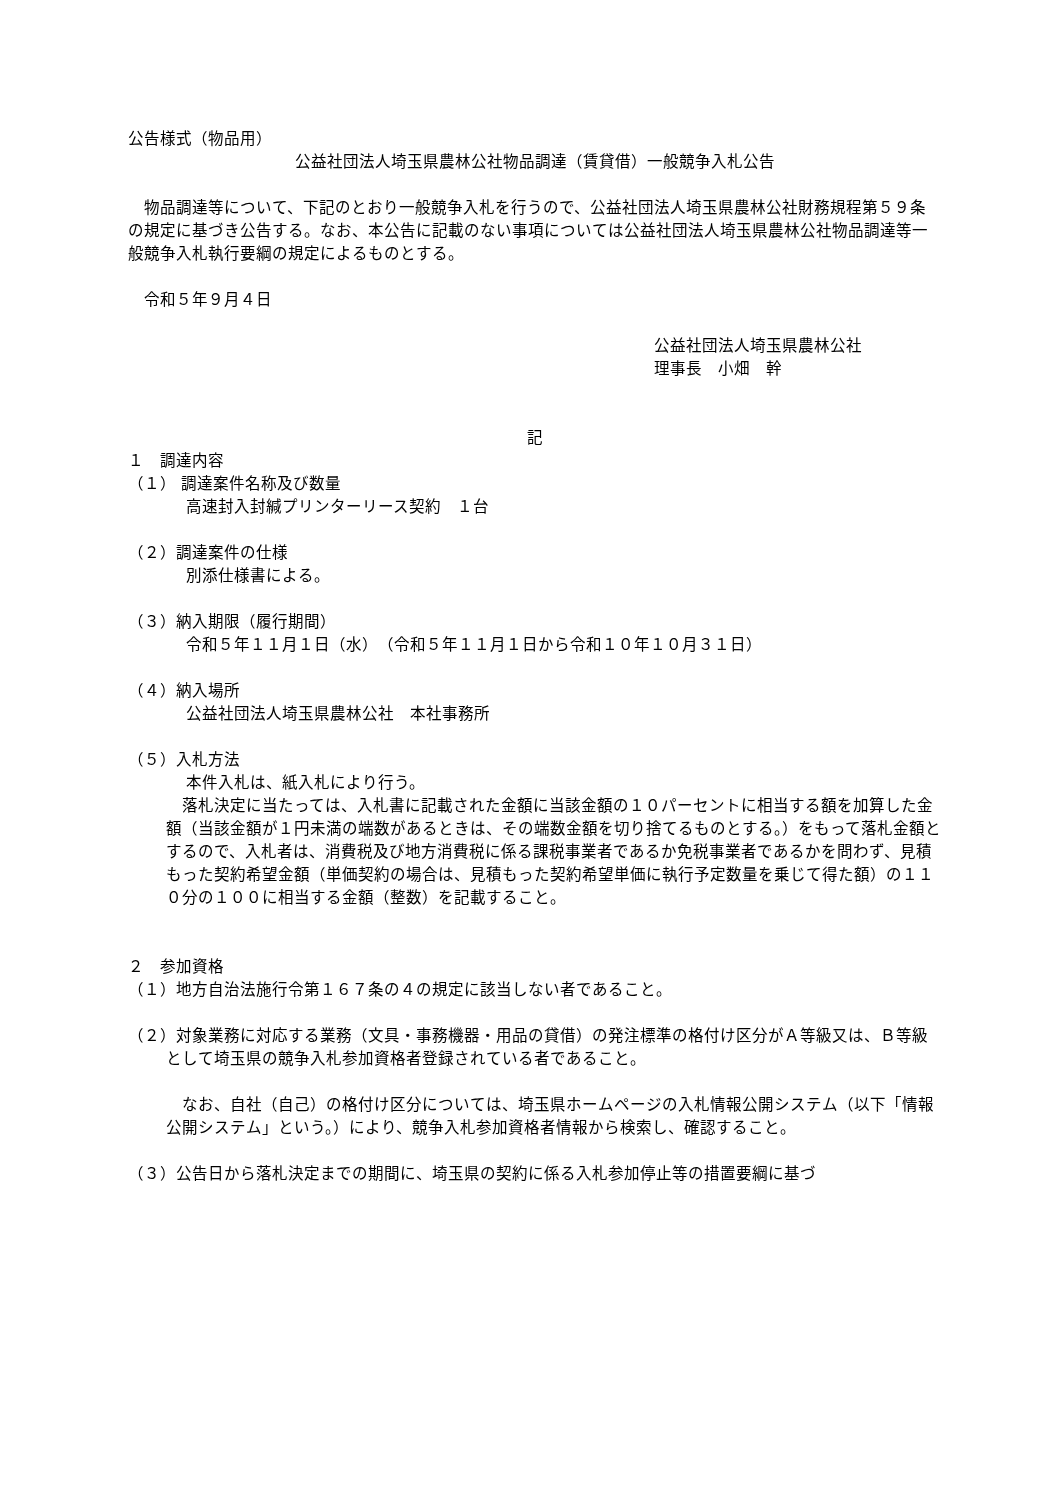公告様式（物品用）
公益社団法人埼玉県農林公社物品調達（賃貸借）一般競争入札公告
　物品調達等について、下記のとおり一般競争入札を行うので、公益社団法人埼玉県農林公社財務規程第５９条の規定に基づき公告する。なお、本公告に記載のない事項については公益社団法人埼玉県農林公社物品調達等一般競争入札執行要綱の規定によるものとする。
　令和５年９月４日
公益社団法人埼玉県農林公社
理事長　小畑　幹
記
１　調達内容
（１） 調達案件名称及び数量
高速封入封緘プリンターリース契約　１台
（２）調達案件の仕様
別添仕様書による。
（３）納入期限（履行期間）
令和５年１１月１日（水）　（令和５年１１月１日から令和１０年１０月３１日）
（４）納入場所
公益社団法人埼玉県農林公社　本社事務所
（５）入札方法
本件入札は、紙入札により行う。
　落札決定に当たっては、入札書に記載された金額に当該金額の１０パーセントに相当する額を加算した金額（当該金額が１円未満の端数があるときは、その端数金額を切り捨てるものとする。）をもって落札金額とするので、入札者は、消費税及び地方消費税に係る課税事業者であるか免税事業者であるかを問わず、見積もった契約希望金額（単価契約の場合は、見積もった契約希望単価に執行予定数量を乗じて得た額）の１１０分の１００に相当する金額（整数）を記載すること。
２　参加資格
（１）地方自治法施行令第１６７条の４の規定に該当しない者であること。
（２）対象業務に対応する業務（文具・事務機器・用品の貸借）の発注標準の格付け区分がＡ等級又は、Ｂ等級として埼玉県の競争入札参加資格者登録されている者であること。
　なお、自社（自己）の格付け区分については、埼玉県ホームページの入札情報公開システム（以下「情報公開システム」という。）により、競争入札参加資格者情報から検索し、確認すること。
（３）公告日から落札決定までの期間に、埼玉県の契約に係る入札参加停止等の措置要綱に基づ